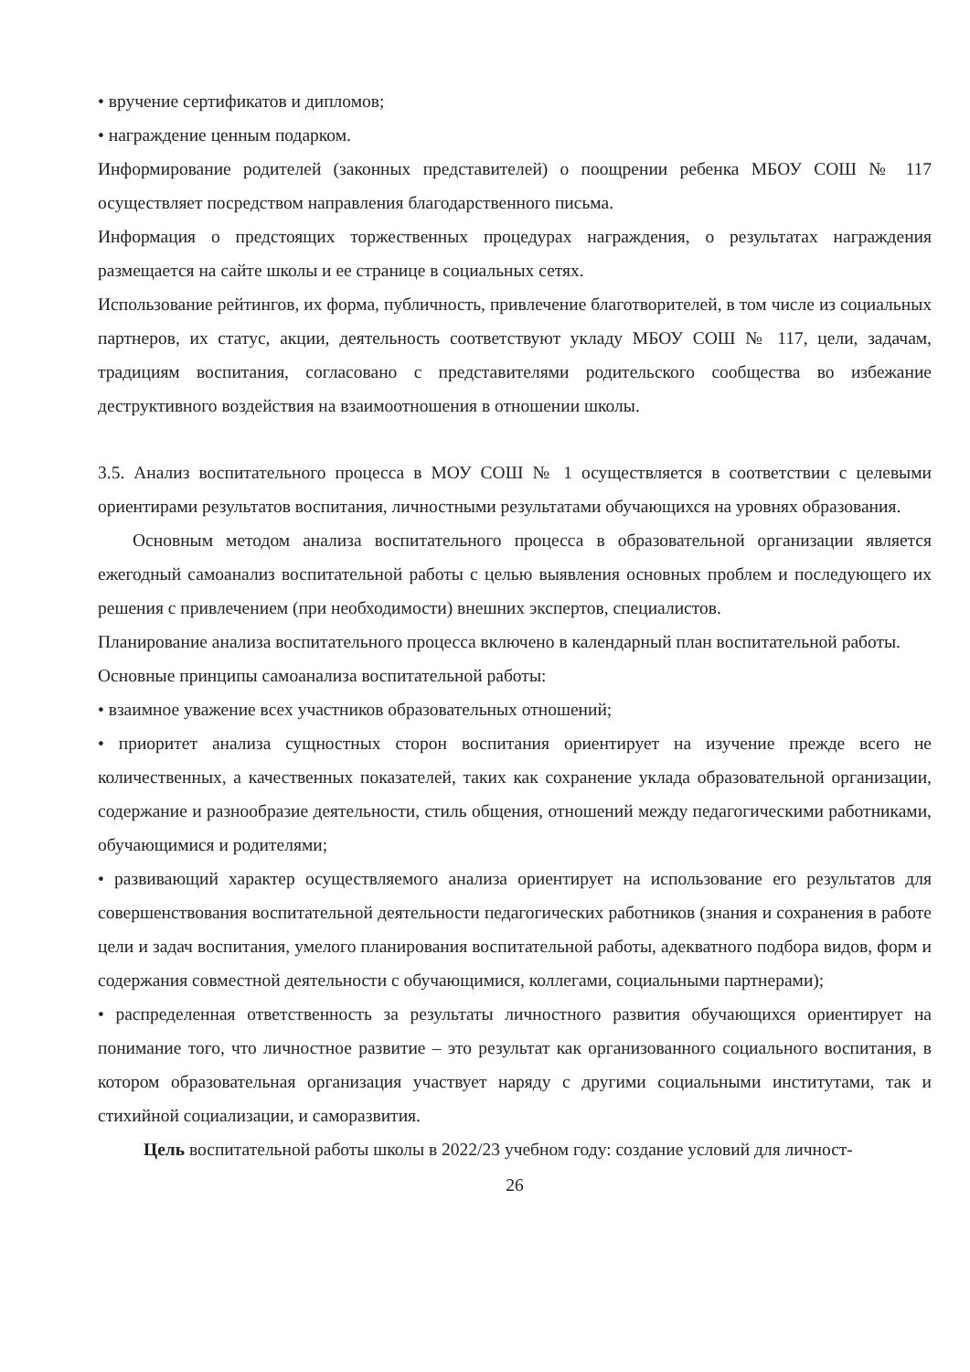• вручение сертификатов и дипломов;
• награждение ценным подарком.
Информирование родителей (законных представителей) о поощрении ребенка МБОУ СОШ № 117 осуществляет посредством направления благодарственного письма.
Информация о предстоящих торжественных процедурах награждения, о результатах награждения размещается на сайте школы и ее странице в социальных сетях.
Использование рейтингов, их форма, публичность, привлечение благотворителей, в том числе из социальных партнеров, их статус, акции, деятельность соответствуют укладу МБОУ СОШ № 117, цели, задачам, традициям воспитания, согласовано с представителями родительского сообщества во избежание деструктивного воздействия на взаимоотношения в отношении школы.
3.5. Анализ воспитательного процесса в МОУ СОШ № 1 осуществляется в соответствии с целевыми ориентирами результатов воспитания, личностными результатами обучающихся на уровнях образования.
Основным методом анализа воспитательного процесса в образовательной организации является ежегодный самоанализ воспитательной работы с целью выявления основных проблем и последующего их решения с привлечением (при необходимости) внешних экспертов, специалистов.
Планирование анализа воспитательного процесса включено в календарный план воспитательной работы.
Основные принципы самоанализа воспитательной работы:
• взаимное уважение всех участников образовательных отношений;
• приоритет анализа сущностных сторон воспитания ориентирует на изучение прежде всего не количественных, а качественных показателей, таких как сохранение уклада образовательной организации, содержание и разнообразие деятельности, стиль общения, отношений между педагогическими работниками, обучающимися и родителями;
• развивающий характер осуществляемого анализа ориентирует на использование его результатов для совершенствования воспитательной деятельности педагогических работников (знания и сохранения в работе цели и задач воспитания, умелого планирования воспитательной работы, адекватного подбора видов, форм и содержания совместной деятельности с обучающимися, коллегами, социальными партнерами);
• распределенная ответственность за результаты личностного развития обучающихся ориентирует на понимание того, что личностное развитие – это результат как организованного социального воспитания, в котором образовательная организация участвует наряду с другими социальными институтами, так и стихийной социализации, и саморазвития.
Цель воспитательной работы школы в 2022/23 учебном году: создание условий для личност-
26